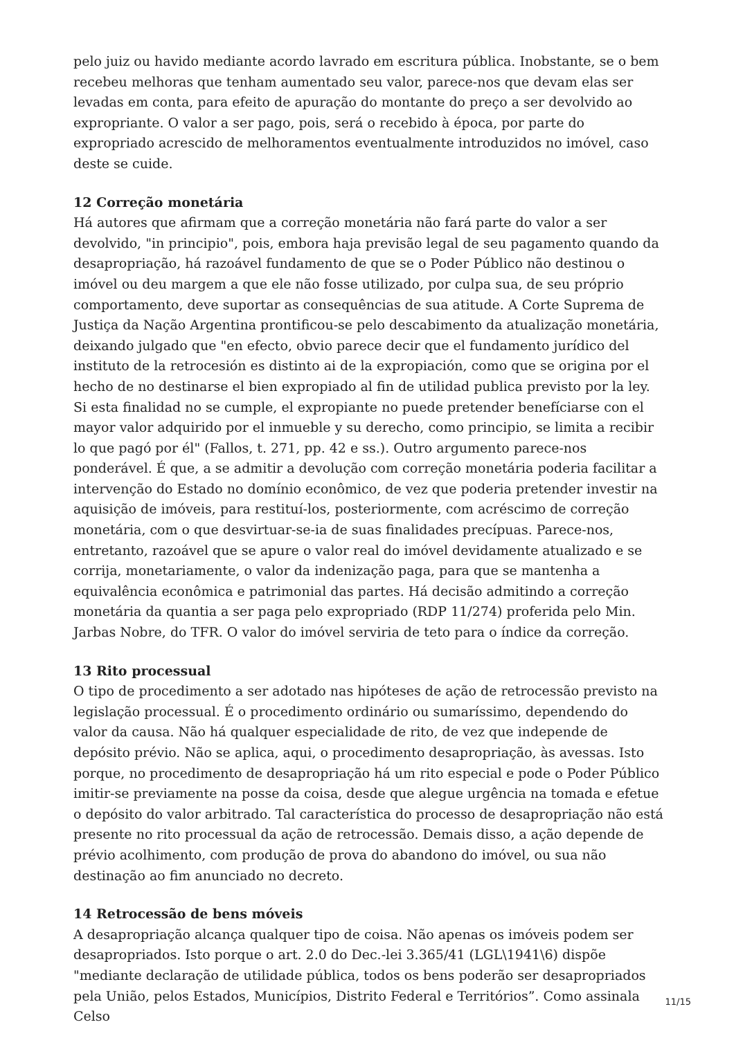pelo juiz ou havido mediante acordo lavrado em escritura pública. Inobstante, se o bem recebeu melhoras que tenham aumentado seu valor, parece-nos que devam elas ser levadas em conta, para efeito de apuração do montante do preço a ser devolvido ao expropriante. O valor a ser pago, pois, será o recebido à época, por parte do expropriado acrescido de melhoramentos eventualmente introduzidos no imóvel, caso deste se cuide.
12 Correção monetária
Há autores que afirmam que a correção monetária não fará parte do valor a ser devolvido, "in principio", pois, embora haja previsão legal de seu pagamento quando da desapropriação, há razoável fundamento de que se o Poder Público não destinou o imóvel ou deu margem a que ele não fosse utilizado, por culpa sua, de seu próprio comportamento, deve suportar as consequências de sua atitude. A Corte Suprema de Justiça da Nação Argentina prontificou-se pelo descabimento da atualização monetária, deixando julgado que "en efecto, obvio parece decir que el fundamento jurídico del instituto de la retrocesión es distinto ai de la expropiación, como que se origina por el hecho de no destinarse el bien expropiado al fin de utilidad publica previsto por la ley. Si esta finalidad no se cumple, el expropiante no puede pretender benefíciarse con el mayor valor adquirido por el inmueble y su derecho, como principio, se limita a recibir lo que pagó por él" (Fallos, t. 271, pp. 42 e ss.). Outro argumento parece-nos ponderável. É que, a se admitir a devolução com correção monetária poderia facilitar a intervenção do Estado no domínio econômico, de vez que poderia pretender investir na aquisição de imóveis, para restituí-los, posteriormente, com acréscimo de correção monetária, com o que desvirtuar-se-ia de suas finalidades precípuas. Parece-nos, entretanto, razoável que se apure o valor real do imóvel devidamente atualizado e se corrija, monetariamente, o valor da indenização paga, para que se mantenha a equivalência econômica e patrimonial das partes. Há decisão admitindo a correção monetária da quantia a ser paga pelo expropriado (RDP 11/274) proferida pelo Min. Jarbas Nobre, do TFR. O valor do imóvel serviria de teto para o índice da correção.
13 Rito processual
O tipo de procedimento a ser adotado nas hipóteses de ação de retrocessão previsto na legislação processual. É o procedimento ordinário ou sumaríssimo, dependendo do valor da causa. Não há qualquer especialidade de rito, de vez que independe de depósito prévio. Não se aplica, aqui, o procedimento desapropriação, às avessas. Isto porque, no procedimento de desapropriação há um rito especial e pode o Poder Público imitir-se previamente na posse da coisa, desde que alegue urgência na tomada e efetue o depósito do valor arbitrado. Tal característica do processo de desapropriação não está presente no rito processual da ação de retrocessão. Demais disso, a ação depende de prévio acolhimento, com produção de prova do abandono do imóvel, ou sua não destinação ao fim anunciado no decreto.
14 Retrocessão de bens móveis
A desapropriação alcança qualquer tipo de coisa. Não apenas os imóveis podem ser desapropriados. Isto porque o art. 2.0 do Dec.-lei 3.365/41 (LGL\1941\6) dispõe "mediante declaração de utilidade pública, todos os bens poderão ser desapropriados pela União, pelos Estados, Municípios, Distrito Federal e Territórios”. Como assinala Celso
11/15